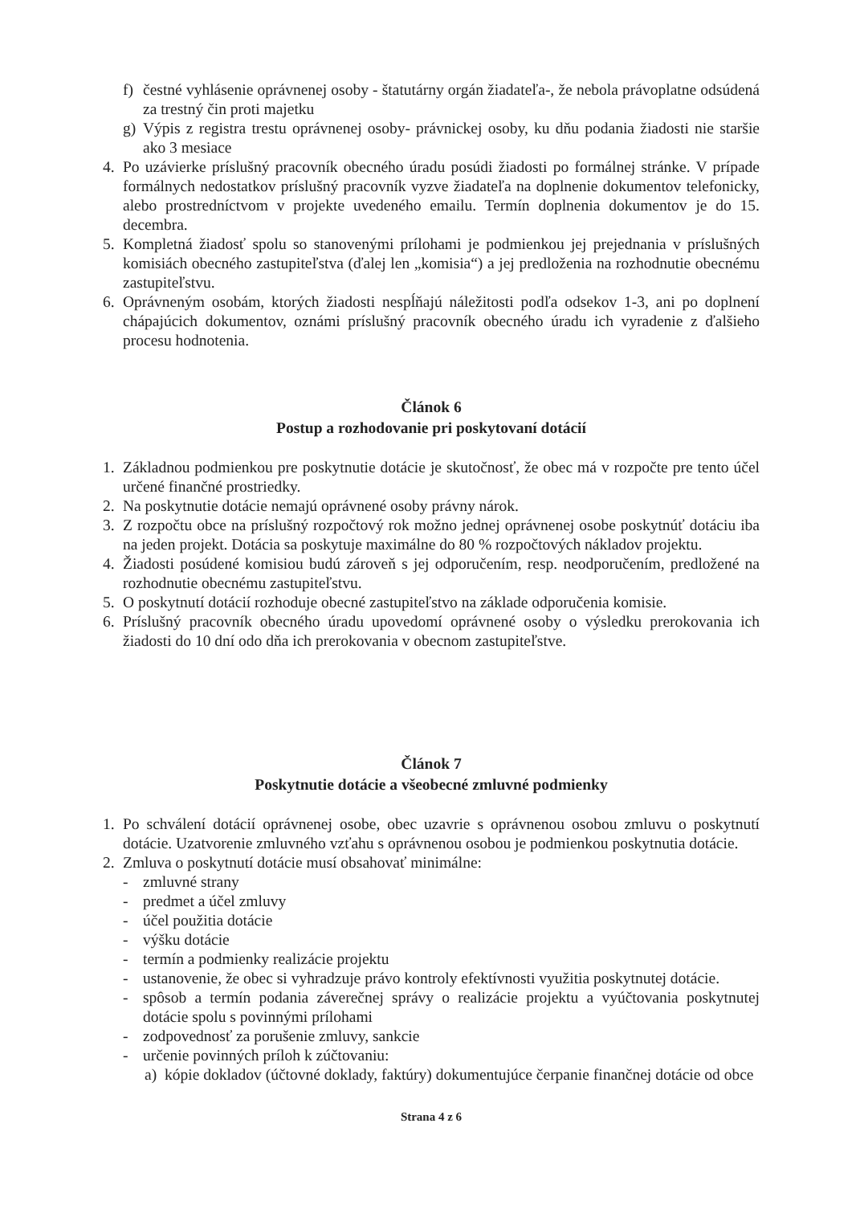f) čestné vyhlásenie oprávnenej osoby - štatutárny orgán žiadateľa-, že nebola právoplatne odsúdená za trestný čin proti majetku
g) Výpis z registra trestu oprávnenej osoby- právnickej osoby, ku dňu podania žiadosti nie staršie ako 3 mesiace
4. Po uzávierke príslušný pracovník obecného úradu posúdi žiadosti po formálnej stránke. V prípade formálnych nedostatkov príslušný pracovník vyzve žiadateľa na doplnenie dokumentov telefonicky, alebo prostredníctvom v projekte uvedeného emailu. Termín doplnenia dokumentov je do 15. decembra.
5. Kompletná žiadosť spolu so stanovenými prílohami je podmienkou jej prejednania v príslušných komisiách obecného zastupiteľstva (ďalej len „komisia“) a jej predloženia na rozhodnutie obecnému zastupiteľstvu.
6. Oprávneným osobám, ktorých žiadosti nespĺňajú náležitosti podľa odsekov 1-3, ani po doplnení chápajúcich dokumentov, oznámi príslušný pracovník obecného úradu ich vyradenie z ďalšieho procesu hodnotenia.
Článok 6
Postup a rozhodovanie pri poskytovaní dotácií
1. Základnou podmienkou pre poskytnutie dotácie je skutočnosť, že obec má v rozpočte pre tento účel určené finančné prostriedky.
2. Na poskytnutie dotácie nemajú oprávnené osoby právny nárok.
3. Z rozpočtu obce na príslušný rozpočtový rok možno jednej oprávnenej osobe poskytnúť dotáciu iba na jeden projekt. Dotácia sa poskytuje maximálne do 80 % rozpočtových nákladov projektu.
4. Žiadosti posúdené komisiou budú zároveň s jej odporučením, resp. neodporučením, predložené na rozhodnutie obecnému zastupiteľstvu.
5. O poskytnutí dotácií rozhoduje obecné zastupiteľstvo na základe odporučenia komisie.
6. Príslušný pracovník obecného úradu upovedomí oprávnené osoby o výsledku prerokovania ich žiadosti do 10 dní odo dňa ich prerokovania v obecnom zastupiteľstve.
Článok 7
Poskytnutie dotácie a všeobecné zmluvné podmienky
1. Po schválení dotácií oprávnenej osobe, obec uzavrie s oprávnenou osobou zmluvu o poskytnutí dotácie. Uzatvorenie zmluvného vzťahu s oprávnenou osobou je podmienkou poskytnutia dotácie.
2. Zmluva o poskytnutí dotácie musí obsahovať minimálne:
- zmluvné strany
- predmet a účel zmluvy
- účel použitia dotácie
- výšku dotácie
- termín a podmienky realizácie projektu
- ustanovenie, že obec si vyhradzuje právo kontroly efektívnosti využitia poskytnutej dotácie.
- spôsob a termín podania záverečnej správy o realizácie projektu a vyúčtovania poskytnutej dotácie spolu s povinnými prílohami
- zodpovednosť za porušenie zmluvy, sankcie
- určenie povinných príloh k zúčtovaniu:
a) kópie dokladov (účtovné doklady, faktúry) dokumentujúce čerpanie finančnej dotácie od obce
Strana 4 z 6